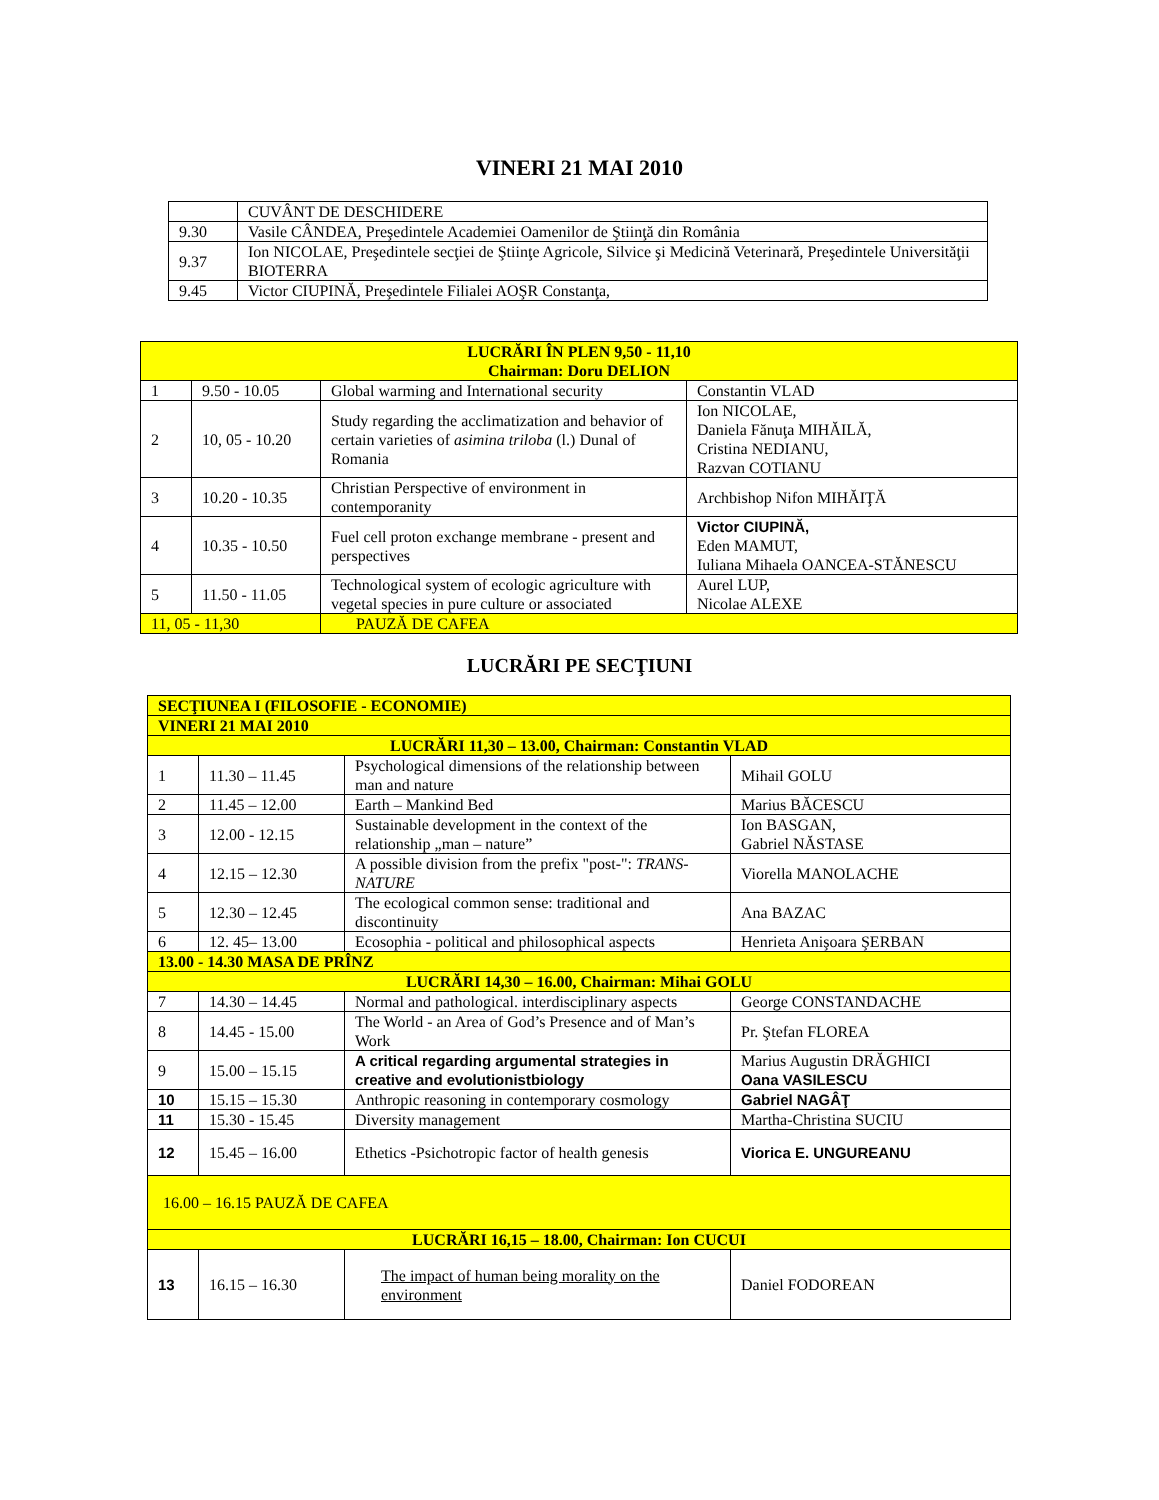VINERI 21 MAI 2010
| | CUVÂNT DE DESCHIDERE |
| 9.30 | Vasile CÂNDEA, Preşedintele Academiei Oamenilor de Ştiinţă din România |
| 9.37 | Ion NICOLAE, Preşedintele secţiei de Ştiinţe Agricole, Silvice şi Medicină Veterinară, Preşedintele Universităţii BIOTERRA |
| 9.45 | Victor CIUPINĂ, Preşedintele Filialei AOŞR Constanţa, |
| LUCRĂRI ÎN PLEN 9,50 - 11,10 Chairman: Doru DELION | | | |
| 1 | 9.50 - 10.05 | Global warming and International security | Constantin VLAD |
| 2 | 10, 05 - 10.20 | Study regarding the acclimatization and behavior of certain varieties of asimina triloba (l.) Dunal of Romania | Ion NICOLAE, Daniela Fănuţa MIHĂILĂ, Cristina NEDIANU, Razvan COTIANU |
| 3 | 10.20 - 10.35 | Christian Perspective of environment in contemporanity | Archbishop Nifon MIHĂIŢĂ |
| 4 | 10.35 - 10.50 | Fuel cell proton exchange membrane - present and perspectives | Victor CIUPINĂ, Eden MAMUT, Iuliana Mihaela OANCEA-STĂNESCU |
| 5 | 11.50 - 11.05 | Technological system of ecologic agriculture with vegetal species in pure culture or associated | Aurel LUP, Nicolae ALEXE |
| 11, 05 - 11,30 | | PAUZĂ DE CAFEA | |
LUCRĂRI PE SECŢIUNI
| SECŢIUNEA I (FILOSOFIE - ECONOMIE) | | | |
| VINERI 21 MAI 2010 | | | |
| LUCRĂRI 11,30 – 13.00, Chairman: Constantin VLAD | | | |
| 1 | 11.30 – 11.45 | Psychological dimensions of the relationship between man and nature | Mihail GOLU |
| 2 | 11.45 – 12.00 | Earth – Mankind Bed | Marius BĂCESCU |
| 3 | 12.00 - 12.15 | Sustainable development in the context of the relationship „man – nature” | Ion BASGAN, Gabriel NĂSTASE |
| 4 | 12.15 – 12.30 | A possible division from the prefix "post-": TRANS-NATURE | Viorella MANOLACHE |
| 5 | 12.30 – 12.45 | The ecological common sense: traditional and discontinuity | Ana BAZAC |
| 6 | 12. 45– 13.00 | Ecosophia - political and philosophical aspects | Henrieta Anişoara ŞERBAN |
| 13.00 - 14.30 MASA DE PRÎNZ | | | |
| LUCRĂRI 14,30 – 16.00, Chairman: Mihai GOLU | | | |
| 7 | 14.30 – 14.45 | Normal and pathological. interdisciplinary aspects | George CONSTANDACHE |
| 8 | 14.45 - 15.00 | The World - an Area of God’s Presence and of Man’s Work | Pr. Ştefan FLOREA |
| 9 | 15.00 – 15.15 | A critical regarding argumental strategies in creative and evolutionistbiology | Marius Augustin DRĂGHICI Oana VASILESCU |
| 10 | 15.15 – 15.30 | Anthropic reasoning in contemporary cosmology | Gabriel NAGÂŢ |
| 11 | 15.30 - 15.45 | Diversity management | Martha-Christina SUCIU |
| 12 | 15.45 – 16.00 | Ethetics -Psichotropic factor of health genesis | Viorica E. UNGUREANU |
| 16.00 – 16.15 PAUZĂ DE CAFEA | | | |
| LUCRĂRI 16,15 – 18.00, Chairman: Ion CUCUI | | | |
| 13 | 16.15 – 16.30 | The impact of human being morality on the environment | Daniel FODOREAN |